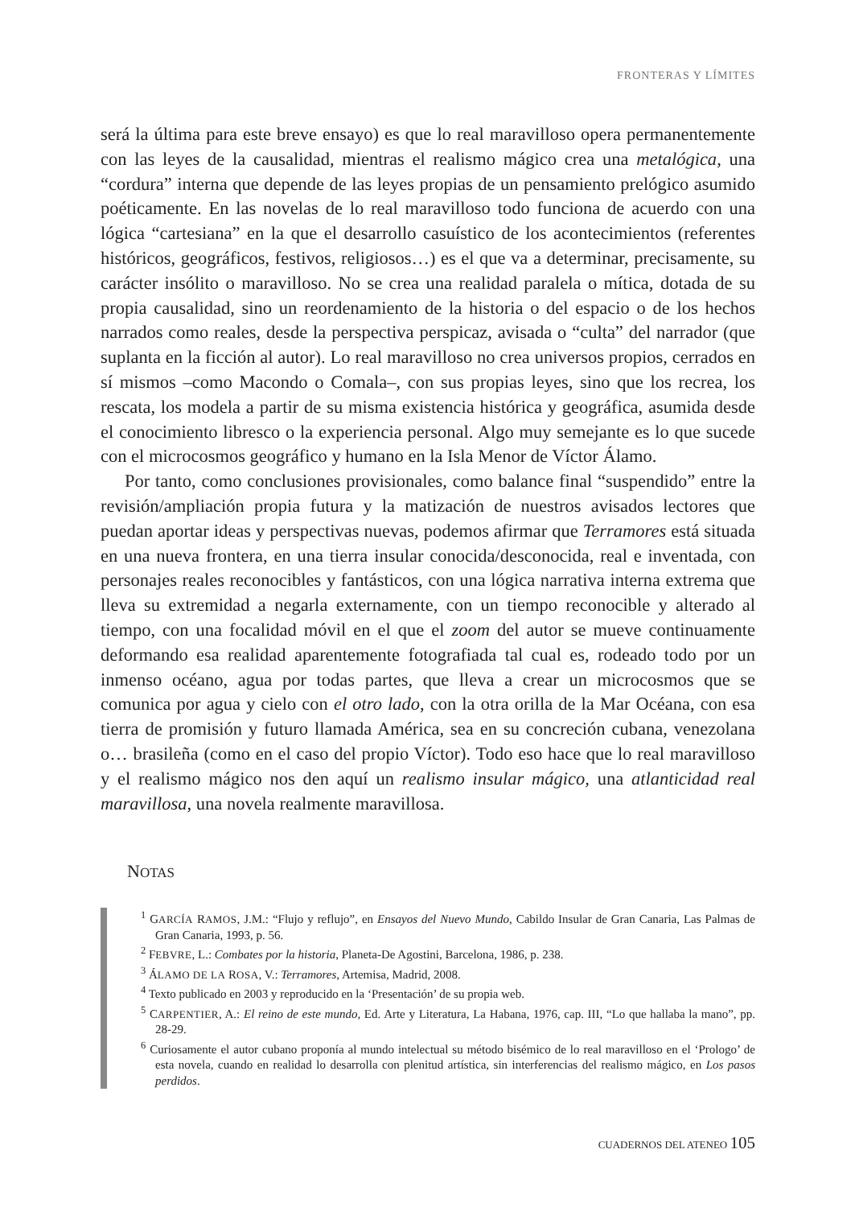FRONTERAS Y LÍMITES
será la última para este breve ensayo) es que lo real maravilloso opera permanentemente con las leyes de la causalidad, mientras el realismo mágico crea una metalógica, una “cordura” interna que depende de las leyes propias de un pensamiento prelógico asumido poéticamente. En las novelas de lo real maravilloso todo funciona de acuerdo con una lógica “cartesiana” en la que el desarrollo casuístico de los acontecimientos (referentes históricos, geográficos, festivos, religiosos…) es el que va a determinar, precisamente, su carácter insólito o maravilloso. No se crea una realidad paralela o mítica, dotada de su propia causalidad, sino un reordenamiento de la historia o del espacio o de los hechos narrados como reales, desde la perspectiva perspicaz, avisada o “culta” del narrador (que suplanta en la ficción al autor). Lo real maravilloso no crea universos propios, cerrados en sí mismos –como Macondo o Comala–, con sus propias leyes, sino que los recrea, los rescata, los modela a partir de su misma existencia histórica y geográfica, asumida desde el conocimiento libresco o la experiencia personal. Algo muy semejante es lo que sucede con el microcosmos geográfico y humano en la Isla Menor de Víctor Álamo.
Por tanto, como conclusiones provisionales, como balance final “suspendido” entre la revisión/ampliación propia futura y la matización de nuestros avisados lectores que puedan aportar ideas y perspectivas nuevas, podemos afirmar que Terramores está situada en una nueva frontera, en una tierra insular conocida/desconocida, real e inventada, con personajes reales reconocibles y fantásticos, con una lógica narrativa interna extrema que lleva su extremidad a negarla externamente, con un tiempo reconocible y alterado al tiempo, con una focalidad móvil en el que el zoom del autor se mueve continuamente deformando esa realidad aparentemente fotografiada tal cual es, rodeado todo por un inmenso océano, agua por todas partes, que lleva a crear un microcosmos que se comunica por agua y cielo con el otro lado, con la otra orilla de la Mar Océana, con esa tierra de promisión y futuro llamada América, sea en su concreción cubana, venezolana o… brasileña (como en el caso del propio Víctor). Todo eso hace que lo real maravilloso y el realismo mágico nos den aquí un realismo insular mágico, una atlanticidad real maravillosa, una novela realmente maravillosa.
NOTAS
<sup>1</sup> GARCÍA RAMOS, J.M.: “Flujo y reflujo”, en Ensayos del Nuevo Mundo, Cabildo Insular de Gran Canaria, Las Palmas de Gran Canaria, 1993, p. 56.
<sup>2</sup> FEBVRE, L.: Combates por la historia, Planeta-De Agostini, Barcelona, 1986, p. 238.
<sup>3</sup> ÁLAMO DE LA ROSA, V.: Terramores, Artemisa, Madrid, 2008.
<sup>4</sup> Texto publicado en 2003 y reproducido en la ‘Presentación’ de su propia web.
<sup>5</sup> CARPENTIER, A.: El reino de este mundo, Ed. Arte y Literatura, La Habana, 1976, cap. III, “Lo que hallaba la mano”, pp. 28-29.
<sup>6</sup> Curiosamente el autor cubano proponía al mundo intelectual su método bisémico de lo real maravilloso en el ‘Prologo’ de esta novela, cuando en realidad lo desarrolla con plenitud artística, sin interferencias del realismo mágico, en Los pasos perdidos.
CUADERNOS DEL ATENEO 105